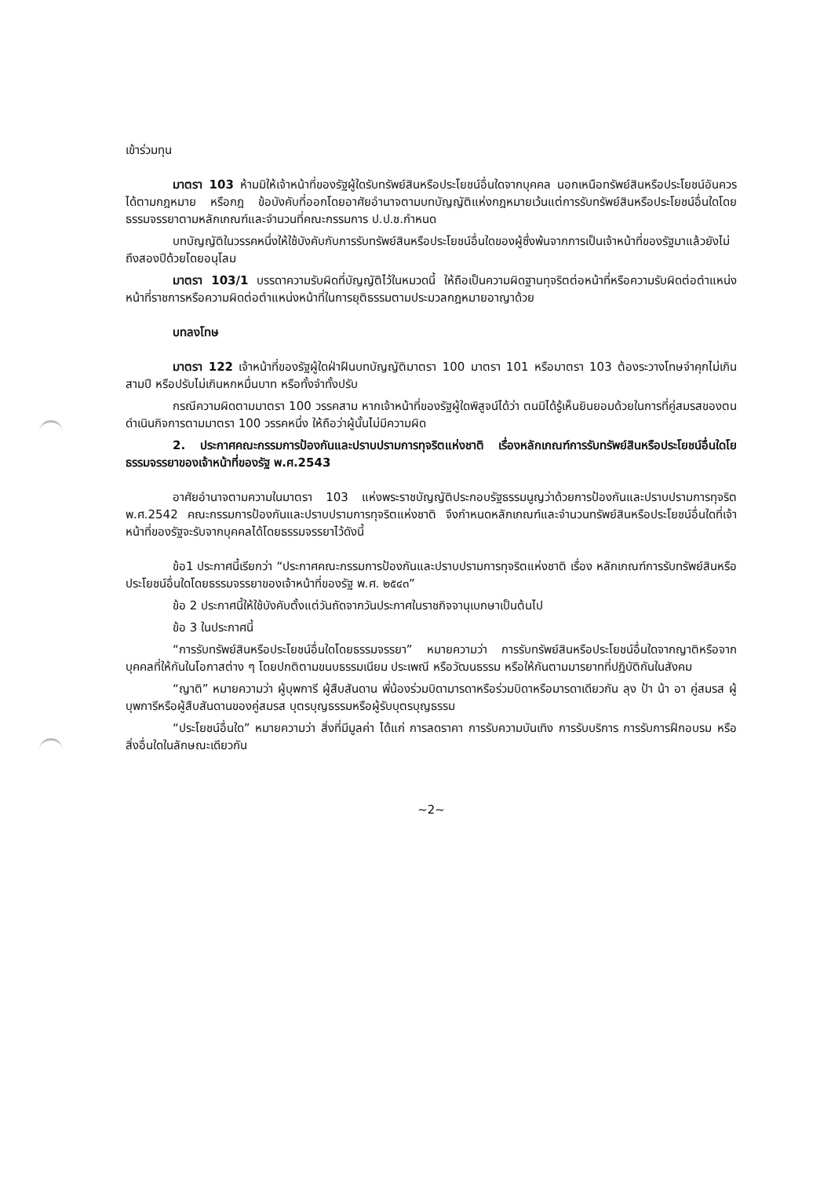เข้าร่วมทุน
มาตรา 103 ห้ามมิให้เจ้าหน้าที่ของรัฐผู้ใดรับทรัพย์สินหรือประโยชน์อื่นใดจากบุคคล นอกเหนือทรัพย์สินหรือประโยชน์อันควรได้ตามกฎหมาย หรือกฎ ข้อบังคับที่ออกโดยอาศัยอำนาจตามบทบัญญัติแห่งกฎหมายเว้นแต่การรับทรัพย์สินหรือประโยชน์อื่นใดโดยธรรมจรรยาตามหลักเกณฑ์และจำนวนที่คณะกรรมการ ป.ป.ช.กำหนด
บทบัญญัติในวรรคหนึ่งให้ใช้บังคับกับการรับทรัพย์สินหรือประโยชน์อื่นใดของผู้ซึ่งพ้นจากการเป็นเจ้าหน้าที่ของรัฐมาแล้วยังไม่ถึงสองปีด้วยโดยอนุโลม
มาตรา 103/1 บรรดาความรับผิดที่บัญญัติไว้ในหมวดนี้ ให้ถือเป็นความผิดฐานทุจริตต่อหน้าที่หรือความรับผิดต่อตำแหน่งหน้าที่ราชการหรือความผิดต่อตำแหน่งหน้าที่ในการยุติธรรมตามประมวลกฎหมายอาญาด้วย
บทลงโทษ
มาตรา 122 เจ้าหน้าที่ของรัฐผู้ใดฝ่าฝืนบทบัญญัติมาตรา 100 มาตรา 101 หรือมาตรา 103 ต้องระวางโทษจำคุกไม่เกินสามปี หรือปรับไม่เกินหกหมื่นบาท หรือทั้งจำทั้งปรับ
กรณีความผิดตามมาตรา 100 วรรคสาม หากเจ้าหน้าที่ของรัฐผู้ใดพิสูจน์ได้ว่า ตนมิได้รู้เห็นยินยอมด้วยในการที่คู่สมรสของตนดำเนินกิจการตามมาตรา 100 วรรคหนึ่ง ให้ถือว่าผู้นั้นไม่มีความผิด
2. ประกาศคณะกรรมการป้องกันและปราบปรามการทุจริตแห่งชาติ เรื่องหลักเกณฑ์การรับทรัพย์สินหรือประโยชน์อื่นใดโยธรรมจรรยาของเจ้าหน้าที่ของรัฐ พ.ศ.2543
อาศัยอำนาจตามความในมาตรา 103 แห่งพระราชบัญญัติประกอบรัฐธรรมนูญว่าด้วยการป้องกันและปราบปรามการทุจริต พ.ศ.2542 คณะกรรมการป้องกันและปราบปรามการทุจริตแห่งชาติ จึงกำหนดหลักเกณฑ์และจำนวนทรัพย์สินหรือประโยชน์อื่นใดที่เจ้าหน้าที่ของรัฐจะรับจากบุคคลได้โดยธรรมจรรยาไว้ดังนี้
ข้อ1 ประกาศนี้เรียกว่า “ประกาศคณะกรรมการป้องกันและปราบปรามการทุจริตแห่งชาติ เรื่อง หลักเกณฑ์การรับทรัพย์สินหรือประโยชน์อื่นใดโดยธรรมจรรยาของเจ้าหน้าที่ของรัฐ พ.ศ. ๒๕๔๓”
ข้อ 2 ประกาศนี้ให้ใช้บังคับตั้งแต่วันถัดจากวันประกาศในราชกิจจานุเบกษาเป็นต้นไป
ข้อ 3 ในประกาศนี้
“การรับทรัพย์สินหรือประโยชน์อื่นใดโดยธรรมจรรยา” หมายความว่า การรับทรัพย์สินหรือประโยชน์อื่นใดจากญาติหรือจากบุคคลที่ให้กันในโอกาสต่าง ๆ โดยปกติตามขนบธรรมเนียม ประเพณี หรือวัฒนธรรม หรือให้กันตามมารยาทที่ปฏิบัติกันในสังคม
“ญาติ” หมายความว่า ผู้บุพการี ผู้สืบสันดาน พี่น้องร่วมบิดามารดาหรือร่วมบิดาหรือมารดาเดียวกัน ลุง ป้า น้า อา คู่สมรส ผู้บุพการีหรือผู้สืบสันดานของคู่สมรส บุตรบุญธรรมหรือผู้รับบุตรบุญธรรม
“ประโยชน์อื่นใด” หมายความว่า สิ่งที่มีมูลค่า ได้แก่ การลดราคา การรับความบันเทิง การรับบริการ การรับการฝึกอบรม หรือสิ่งอื่นใดในลักษณะเดียวกัน
~2~